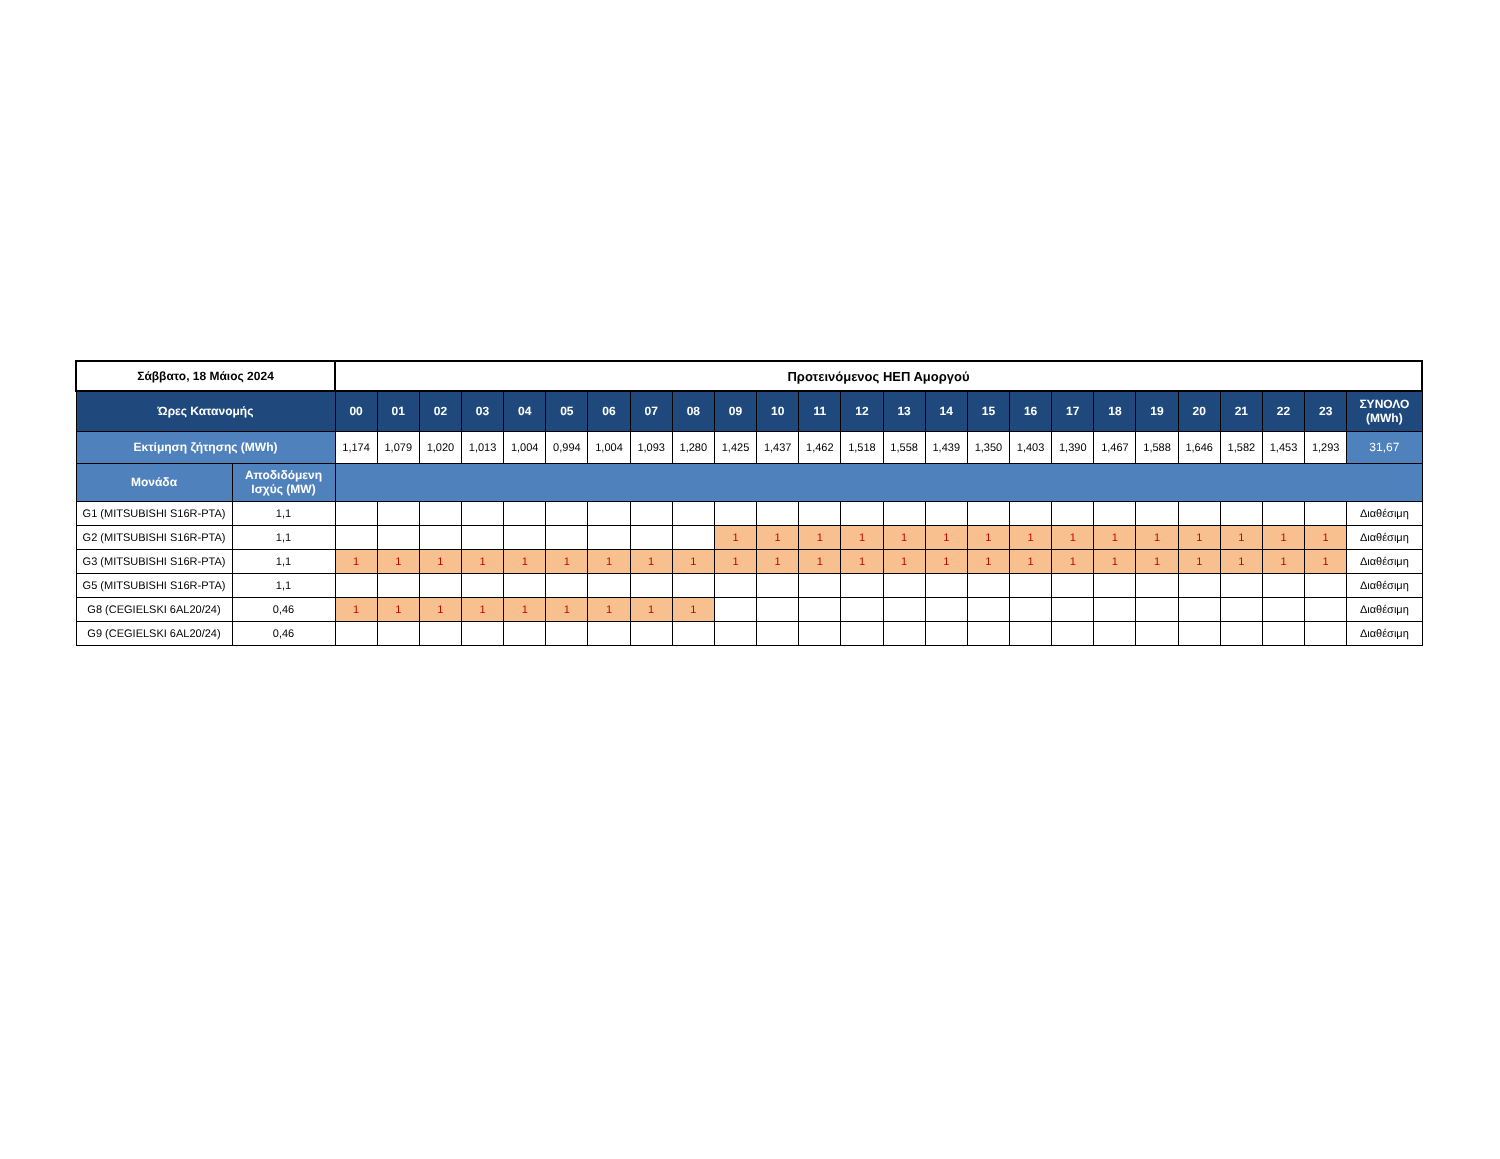| Σάββατο, 18 Μάιος 2024 | | Προτεινόμενος ΗΕΠ Αμοργού | | | | | | | | | | | | | | | | | | | | | | | | |
| --- | --- | --- | --- | --- | --- | --- | --- | --- | --- | --- | --- | --- | --- | --- | --- | --- | --- | --- | --- | --- | --- | --- | --- | --- | --- | --- |
| Ώρες Κατανομής | | 00 | 01 | 02 | 03 | 04 | 05 | 06 | 07 | 08 | 09 | 10 | 11 | 12 | 13 | 14 | 15 | 16 | 17 | 18 | 19 | 20 | 21 | 22 | 23 | ΣΥΝΟΛΟ (MWh) |
| Εκτίμηση ζήτησης (MWh) | | 1,174 | 1,079 | 1,020 | 1,013 | 1,004 | 0,994 | 1,004 | 1,093 | 1,280 | 1,425 | 1,437 | 1,462 | 1,518 | 1,558 | 1,439 | 1,350 | 1,403 | 1,390 | 1,467 | 1,588 | 1,646 | 1,582 | 1,453 | 1,293 | 31,67 |
| Μονάδα | Αποδιδόμενη Ισχύς (MW) | | | | | | | | | | | | | | | | | | | | | | | | | |
| G1 (MITSUBISHI S16R-PTA) | 1,1 | | | | | | | | | | | | | | | | | | | | | | | | | Διαθέσιμη |
| G2 (MITSUBISHI S16R-PTA) | 1,1 | | | | | | | | | | 1 | 1 | 1 | 1 | 1 | 1 | 1 | 1 | 1 | 1 | 1 | 1 | 1 | 1 | 1 | Διαθέσιμη |
| G3 (MITSUBISHI S16R-PTA) | 1,1 | 1 | 1 | 1 | 1 | 1 | 1 | 1 | 1 | 1 | 1 | 1 | 1 | 1 | 1 | 1 | 1 | 1 | 1 | 1 | 1 | 1 | 1 | 1 | 1 | Διαθέσιμη |
| G5 (MITSUBISHI S16R-PTA) | 1,1 | | | | | | | | | | | | | | | | | | | | | | | | | Διαθέσιμη |
| G8 (CEGIELSKI 6AL20/24) | 0,46 | 1 | 1 | 1 | 1 | 1 | 1 | 1 | 1 | 1 | | | | | | | | | | | | | | | | Διαθέσιμη |
| G9 (CEGIELSKI 6AL20/24) | 0,46 | | | | | | | | | | | | | | | | | | | | | | | | | Διαθέσιμη |